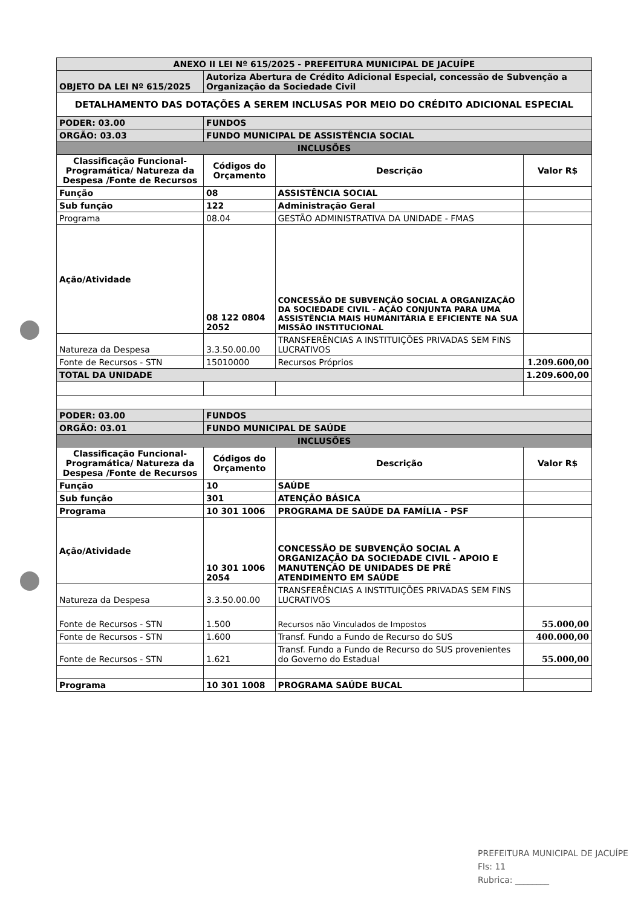| ANEXO II LEI Nº 615/2025 - PREFEITURA MUNICIPAL DE JACUÍPE | | | |
| OBJETO DA LEI Nº 615/2025 | Autoriza Abertura de Crédito Adicional Especial, concessão de Subvenção a Organização da Sociedade Civil | | |
| DETALHAMENTO DAS DOTAÇÕES A SEREM INCLUSAS POR MEIO DO CRÉDITO ADICIONAL ESPECIAL | | | |
| PODER: 03.00 | FUNDOS | | |
| ORGÃO: 03.03 | FUNDO MUNICIPAL DE ASSISTÊNCIA SOCIAL | | |
| INCLUSÕES | | | |
| Classificação Funcional-Programática/ Natureza da Despesa /Fonte de Recursos | Códigos do Orçamento | Descrição | Valor R$ |
| Função | 08 | ASSISTÊNCIA SOCIAL | |
| Sub função | 122 | Administração Geral | |
| Programa | 08.04 | GESTÃO ADMINISTRATIVA DA UNIDADE - FMAS | |
| Ação/Atividade | 08 122 0804 2052 | CONCESSÃO DE SUBVENÇÃO SOCIAL A ORGANIZAÇÃO DA SOCIEDADE CIVIL - AÇÃO CONJUNTA PARA UMA ASSISTÊNCIA MAIS HUMANITÁRIA E EFICIENTE NA SUA MISSÃO INSTITUCIONAL | |
| Natureza da Despesa | 3.3.50.00.00 | TRANSFERÊNCIAS A INSTITUIÇÕES PRIVADAS SEM FINS LUCRATIVOS | |
| Fonte de Recursos - STN | 15010000 | Recursos Próprios | 1.209.600,00 |
| TOTAL DA UNIDADE | | | 1.209.600,00 |
| PODER: 03.00 | FUNDOS | | |
| ORGÃO: 03.01 | FUNDO MUNICIPAL DE SAÚDE | | |
| INCLUSÕES | | | |
| Classificação Funcional-Programática/ Natureza da Despesa /Fonte de Recursos | Códigos do Orçamento | Descrição | Valor R$ |
| Função | 10 | SAÚDE | |
| Sub função | 301 | ATENÇÃO BÁSICA | |
| Programa | 10 301 1006 | PROGRAMA DE SAÚDE DA FAMÍLIA - PSF | |
| Ação/Atividade | 10 301 1006 2054 | CONCESSÃO DE SUBVENÇÃO SOCIAL A ORGANIZAÇÃO DA SOCIEDADE CIVIL - APOIO E MANUTENÇÃO DE UNIDADES DE PRÉ ATENDIMENTO EM SAÚDE | |
| Natureza da Despesa | 3.3.50.00.00 | TRANSFERÊNCIAS A INSTITUIÇÕES PRIVADAS SEM FINS LUCRATIVOS | |
| Fonte de Recursos - STN | 1.500 | Recursos não Vinculados de Impostos | 55.000,00 |
| Fonte de Recursos - STN | 1.600 | Transf. Fundo a Fundo de Recurso do SUS | 400.000,00 |
| Fonte de Recursos - STN | 1.621 | Transf. Fundo a Fundo de Recurso do SUS provenientes do Governo do Estadual | 55.000,00 |
| Programa | 10 301 1008 | PROGRAMA SAÚDE BUCAL | |
PREFEITURA MUNICIPAL DE JACUÍPE
Fls: 11
Rubrica: ________